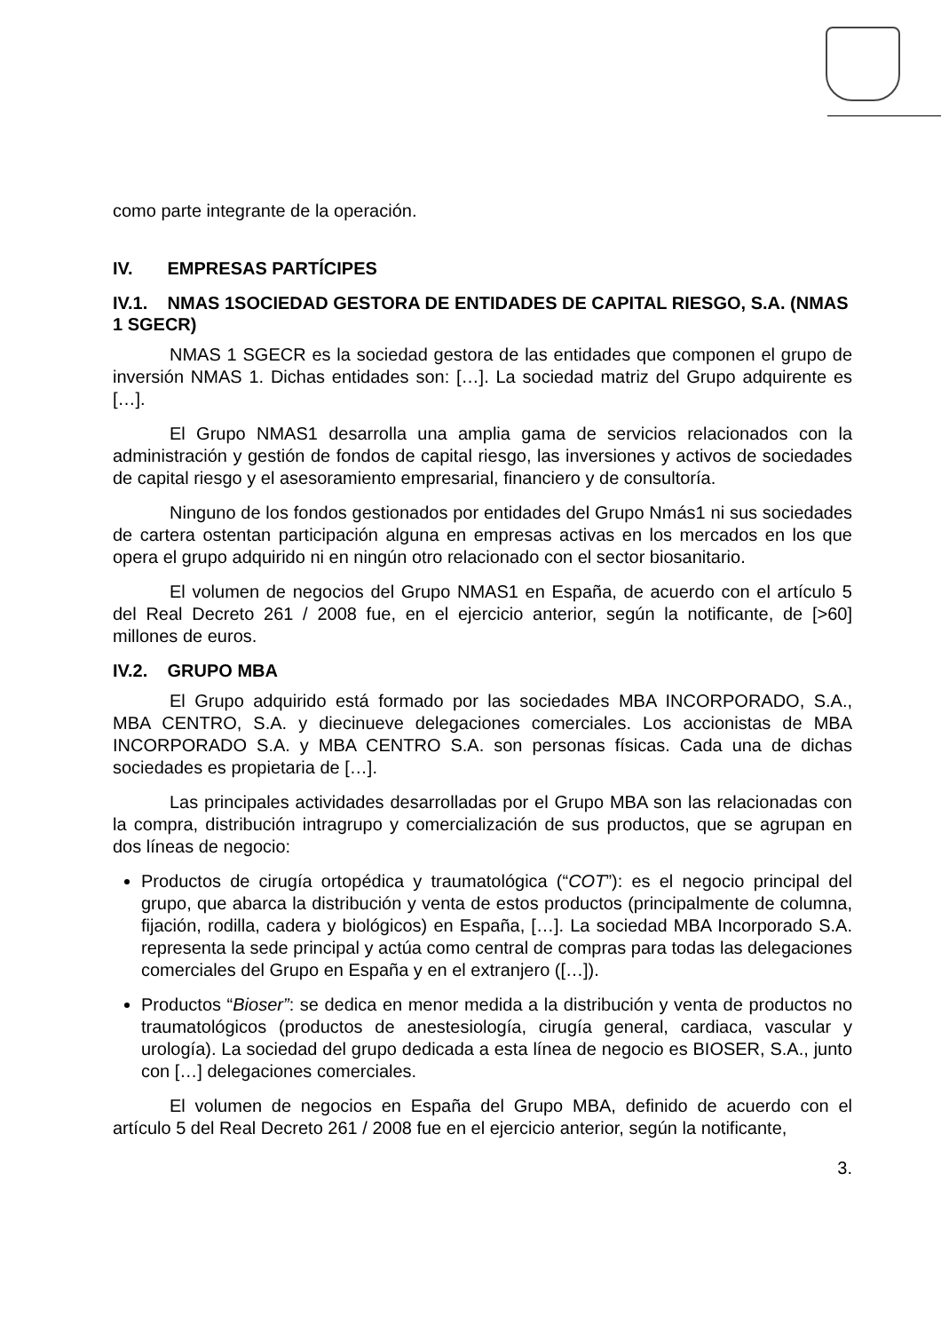como parte integrante de la operación.
IV. EMPRESAS PARTÍCIPES
IV.1. NMAS 1SOCIEDAD GESTORA DE ENTIDADES DE CAPITAL RIESGO, S.A. (NMAS 1 SGECR)
NMAS 1 SGECR es la sociedad gestora de las entidades que componen el grupo de inversión NMAS 1. Dichas entidades son: […]. La sociedad matriz del Grupo adquirente es […].
El Grupo NMAS1 desarrolla una amplia gama de servicios relacionados con la administración y gestión de fondos de capital riesgo, las inversiones y activos de sociedades de capital riesgo y el asesoramiento empresarial, financiero y de consultoría.
Ninguno de los fondos gestionados por entidades del Grupo Nmás1 ni sus sociedades de cartera ostentan participación alguna en empresas activas en los mercados en los que opera el grupo adquirido ni en ningún otro relacionado con el sector biosanitario.
El volumen de negocios del Grupo NMAS1 en España, de acuerdo con el artículo 5 del Real Decreto 261 / 2008 fue, en el ejercicio anterior, según la notificante, de [>60] millones de euros.
IV.2. GRUPO MBA
El Grupo adquirido está formado por las sociedades MBA INCORPORADO, S.A., MBA CENTRO, S.A. y diecinueve delegaciones comerciales. Los accionistas de MBA INCORPORADO S.A. y MBA CENTRO S.A. son personas físicas. Cada una de dichas sociedades es propietaria de […].
Las principales actividades desarrolladas por el Grupo MBA son las relacionadas con la compra, distribución intragrupo y comercialización de sus productos, que se agrupan en dos líneas de negocio:
Productos de cirugía ortopédica y traumatológica (“COT”): es el negocio principal del grupo, que abarca la distribución y venta de estos productos (principalmente de columna, fijación, rodilla, cadera y biológicos) en España, […]. La sociedad MBA Incorporado S.A. representa la sede principal y actúa como central de compras para todas las delegaciones comerciales del Grupo en España y en el extranjero ([…]).
Productos “Bioser”: se dedica en menor medida a la distribución y venta de productos no traumatológicos (productos de anestesiología, cirugía general, cardiaca, vascular y urología). La sociedad del grupo dedicada a esta línea de negocio es BIOSER, S.A., junto con […] delegaciones comerciales.
El volumen de negocios en España del Grupo MBA, definido de acuerdo con el artículo 5 del Real Decreto 261 / 2008 fue en el ejercicio anterior, según la notificante,
3.